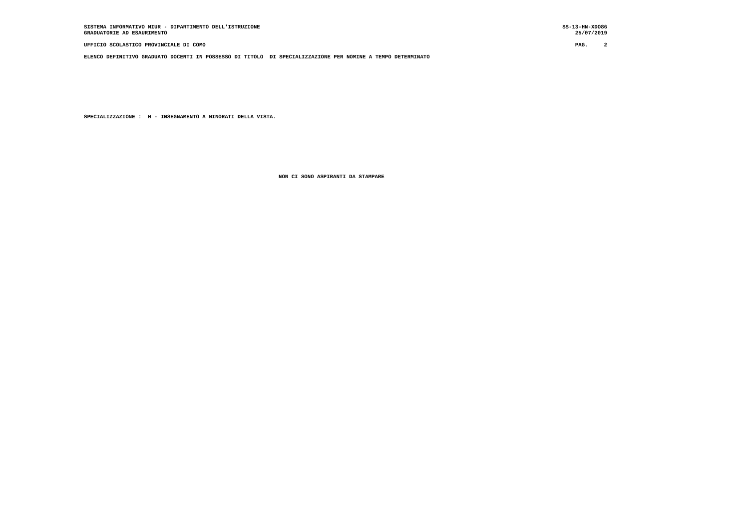SISTEMA INFORMATIVO MIUR - DIPARTIMENTO DELL'ISTRUZIONE SS-13-HN-XDO86
GRADUATORIE AD ESAURIMENTO 25/07/2019
UFFICIO SCOLASTICO PROVINCIALE DI COMO PAG. 2
ELENCO DEFINITIVO GRADUATO DOCENTI IN POSSESSO DI TITOLO DI SPECIALIZZAZIONE PER NOMINE A TEMPO DETERMINATO
SPECIALIZZAZIONE : H - INSEGNAMENTO A MINORATI DELLA VISTA.
NON CI SONO ASPIRANTI DA STAMPARE